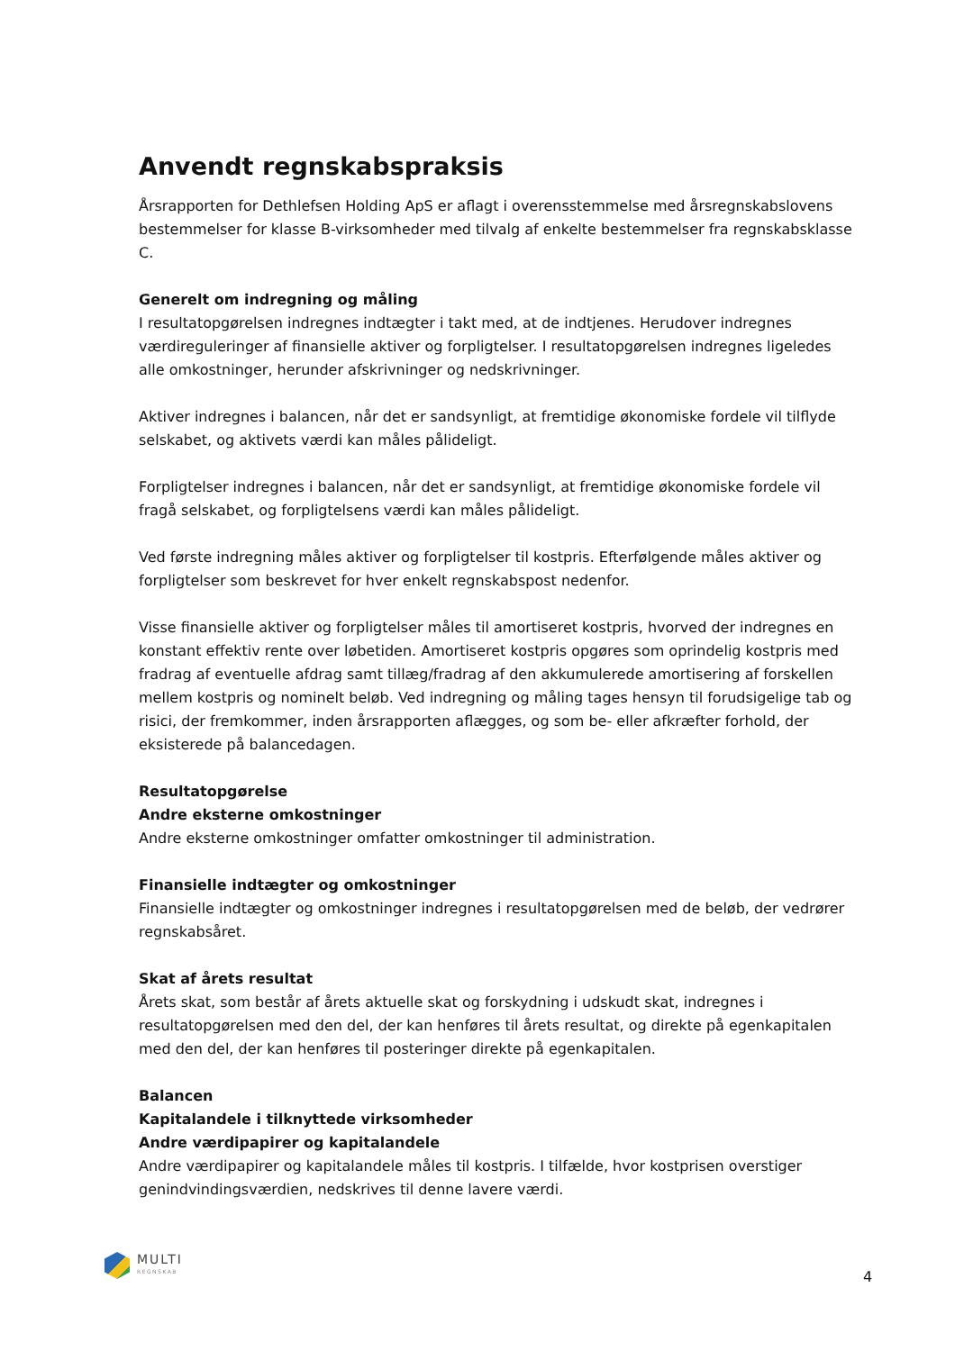Anvendt regnskabspraksis
Årsrapporten for Dethlefsen Holding ApS er aflagt i overensstemmelse med årsregnskabslovens bestemmelser for klasse B-virksomheder med tilvalg af enkelte bestemmelser fra regnskabsklasse C.
Generelt om indregning og måling
I resultatopgørelsen indregnes indtægter i takt med, at de indtjenes. Herudover indregnes værdireguleringer af finansielle aktiver og forpligtelser. I resultatopgørelsen indregnes ligeledes alle omkostninger, herunder afskrivninger og nedskrivninger.
Aktiver indregnes i balancen, når det er sandsynligt, at fremtidige økonomiske fordele vil tilflyde selskabet, og aktivets værdi kan måles pålideligt.
Forpligtelser indregnes i balancen, når det er sandsynligt, at fremtidige økonomiske fordele vil fragå selskabet, og forpligtelsens værdi kan måles pålideligt.
Ved første indregning måles aktiver og forpligtelser til kostpris. Efterfølgende måles aktiver og forpligtelser som beskrevet for hver enkelt regnskabspost nedenfor.
Visse finansielle aktiver og forpligtelser måles til amortiseret kostpris, hvorved der indregnes en konstant effektiv rente over løbetiden. Amortiseret kostpris opgøres som oprindelig kostpris med fradrag af eventuelle afdrag samt tillæg/fradrag af den akkumulerede amortisering af forskellen mellem kostpris og nominelt beløb. Ved indregning og måling tages hensyn til forudsigelige tab og risici, der fremkommer, inden årsrapporten aflægges, og som be- eller afkræfter forhold, der eksisterede på balancedagen.
Resultatopgørelse
Andre eksterne omkostninger
Andre eksterne omkostninger omfatter omkostninger til administration.
Finansielle indtægter og omkostninger
Finansielle indtægter og omkostninger indregnes i resultatopgørelsen med de beløb, der vedrører regnskabsåret.
Skat af årets resultat
Årets skat, som består af årets aktuelle skat og forskydning i udskudt skat, indregnes i resultatopgørelsen med den del, der kan henføres til årets resultat, og direkte på egenkapitalen med den del, der kan henføres til posteringer direkte på egenkapitalen.
Balancen
Kapitalandele i tilknyttede virksomheder
Andre værdipapirer og kapitalandele
Andre værdipapirer og kapitalandele måles til kostpris. I tilfælde, hvor kostprisen overstiger genindvindingsværdien, nedskrives til denne lavere værdi.
MULTI
REGNSKAB
4